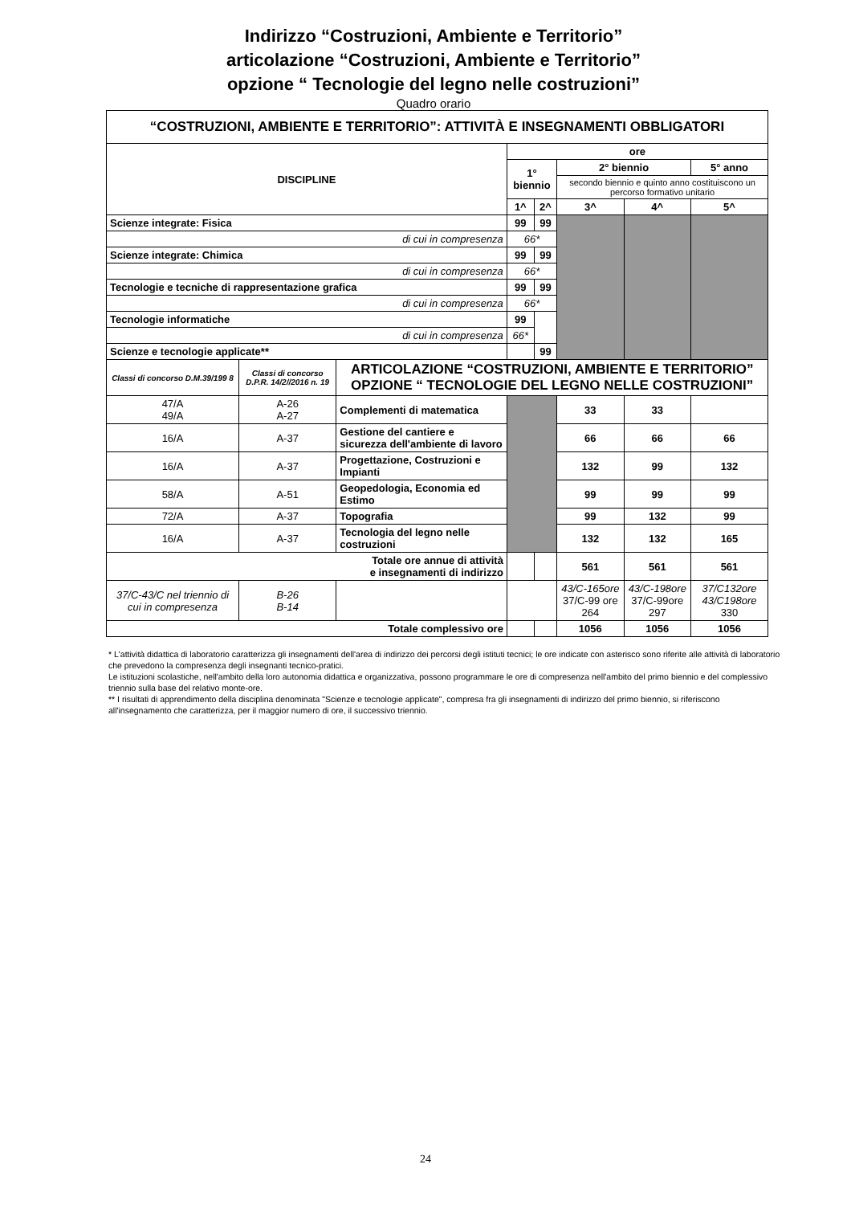Indirizzo “Costruzioni, Ambiente e Territorio”
articolazione “Costruzioni, Ambiente e Territorio”
opzione “ Tecnologie del legno nelle costruzioni”
Quadro orario
| “COSTRUZIONI, AMBIENTE E TERRITORIO”: ATTIVITÀ E INSEGNAMENTI OBBLIGATORI | | | | | | | |
| --- | --- | --- | --- | --- | --- | --- | --- |
| DISCIPLINE | | | ore | | | | |
| | | | 1° biennio | | 2° biennio | | 5° anno |
| | | | | | secondo biennio e quinto anno costituiscono un percorso formativo unitario | | |
| | | | 1^ | 2^ | 3^ | 4^ | 5^ |
| Scienze integrate: Fisica | | | 99 | 99 | | | |
| di cui in compresenza | | | 66* | | | | |
| Scienze integrate: Chimica | | | 99 | 99 | | | |
| di cui in compresenza | | | 66* | | | | |
| Tecnologie e tecniche di rappresentazione grafica | | | 99 | 99 | | | |
| di cui in compresenza | | | 66* | | | | |
| Tecnologie informatiche | | | 99 | | | | |
| di cui in compresenza | | | 66* | | | | |
| Scienze e tecnologie applicate** | | | | 99 | | | |
| Classi di concorso D.M.39/199 8 | Classi di concorso D.P.R. 14/2//2016 n. 19 | ARTICOLAZIONE “COSTRUZIONI, AMBIENTE E TERRITORIO” OPZIONE “ TECNOLOGIE DEL LEGNO NELLE COSTRUZIONI” | | | | | |
| 47/A 49/A | A-26 A-27 | Complementi di matematica | | | 33 | 33 | |
| 16/A | A-37 | Gestione del cantiere e sicurezza dell'ambiente di lavoro | | | 66 | 66 | 66 |
| 16/A | A-37 | Progettazione, Costruzioni e Impianti | | | 132 | 99 | 132 |
| 58/A | A-51 | Geopedologia, Economia ed Estimo | | | 99 | 99 | 99 |
| 72/A | A-37 | Topografia | | | 99 | 132 | 99 |
| 16/A | A-37 | Tecnologia del legno nelle costruzioni | | | 132 | 132 | 165 |
| Totale ore annue di attività e insegnamenti di indirizzo | | | | | 561 | 561 | 561 |
| 37/C-43/C nel triennio di cui in compresenza | B-26 B-14 | | | | 43/C-165ore 37/C-99 ore 264 | 43/C-198ore 37/C-99ore 297 | 37/C132ore 43/C198ore 330 |
| Totale complessivo ore | | | | | 1056 | 1056 | 1056 |
* L'attività didattica di laboratorio caratterizza gli insegnamenti dell'area di indirizzo dei percorsi degli istituti tecnici; le ore indicate con asterisco sono riferite alle attività di laboratorio che prevedono la compresenza degli insegnanti tecnico-pratici.
Le istituzioni scolastiche, nell'ambito della loro autonomia didattica e organizzativa, possono programmare le ore di compresenza nell'ambito del primo biennio e del complessivo triennio sulla base del relativo monte-ore.
** I risultati di apprendimento della disciplina denominata "Scienze e tecnologie applicate", compresa fra gli insegnamenti di indirizzo del primo biennio, si riferiscono all'insegnamento che caratterizza, per il maggior numero di ore, il successivo triennio.
24